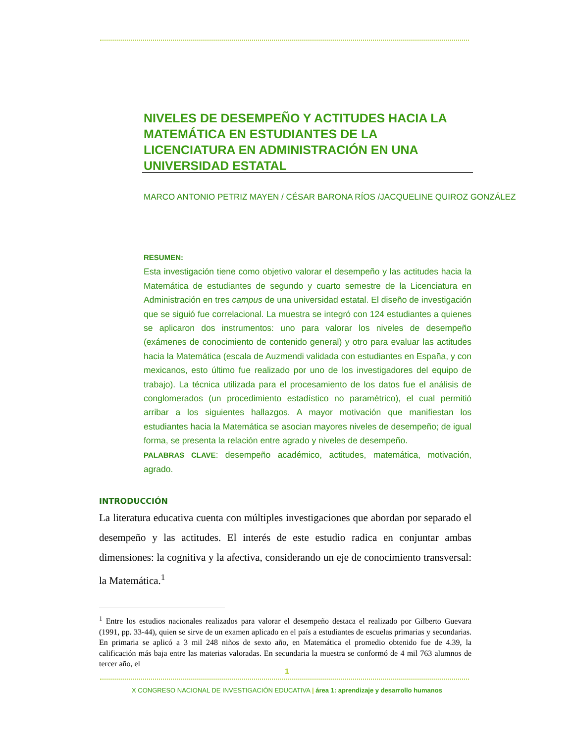NIVELES DE DESEMPEÑO Y ACTITUDES HACIA LA MATEMÁTICA EN ESTUDIANTES DE LA LICENCIATURA EN ADMINISTRACIÓN EN UNA UNIVERSIDAD ESTATAL
MARCO ANTONIO PETRIZ MAYEN / CÉSAR BARONA RÍOS /JACQUELINE QUIROZ GONZÁLEZ
RESUMEN:
Esta investigación tiene como objetivo valorar el desempeño y las actitudes hacia la Matemática de estudiantes de segundo y cuarto semestre de la Licenciatura en Administración en tres campus de una universidad estatal. El diseño de investigación que se siguió fue correlacional. La muestra se integró con 124 estudiantes a quienes se aplicaron dos instrumentos: uno para valorar los niveles de desempeño (exámenes de conocimiento de contenido general) y otro para evaluar las actitudes hacia la Matemática (escala de Auzmendi validada con estudiantes en España, y con mexicanos, esto último fue realizado por uno de los investigadores del equipo de trabajo). La técnica utilizada para el procesamiento de los datos fue el análisis de conglomerados (un procedimiento estadístico no paramétrico), el cual permitió arribar a los siguientes hallazgos. A mayor motivación que manifiestan los estudiantes hacia la Matemática se asocian mayores niveles de desempeño; de igual forma, se presenta la relación entre agrado y niveles de desempeño.
PALABRAS CLAVE: desempeño académico, actitudes, matemática, motivación, agrado.
INTRODUCCIÓN
La literatura educativa cuenta con múltiples investigaciones que abordan por separado el desempeño y las actitudes. El interés de este estudio radica en conjuntar ambas dimensiones: la cognitiva y la afectiva, considerando un eje de conocimiento transversal: la Matemática.<sup>1</sup>
<sup>1</sup> Entre los estudios nacionales realizados para valorar el desempeño destaca el realizado por Gilberto Guevara (1991, pp. 33-44), quien se sirve de un examen aplicado en el país a estudiantes de escuelas primarias y secundarias. En primaria se aplicó a 3 mil 248 niños de sexto año, en Matemática el promedio obtenido fue de 4.39, la calificación más baja entre las materias valoradas. En secundaria la muestra se conformó de 4 mil 763 alumnos de tercer año, el
1
X CONGRESO NACIONAL DE INVESTIGACIÓN EDUCATIVA | área 1: aprendizaje y desarrollo humanos